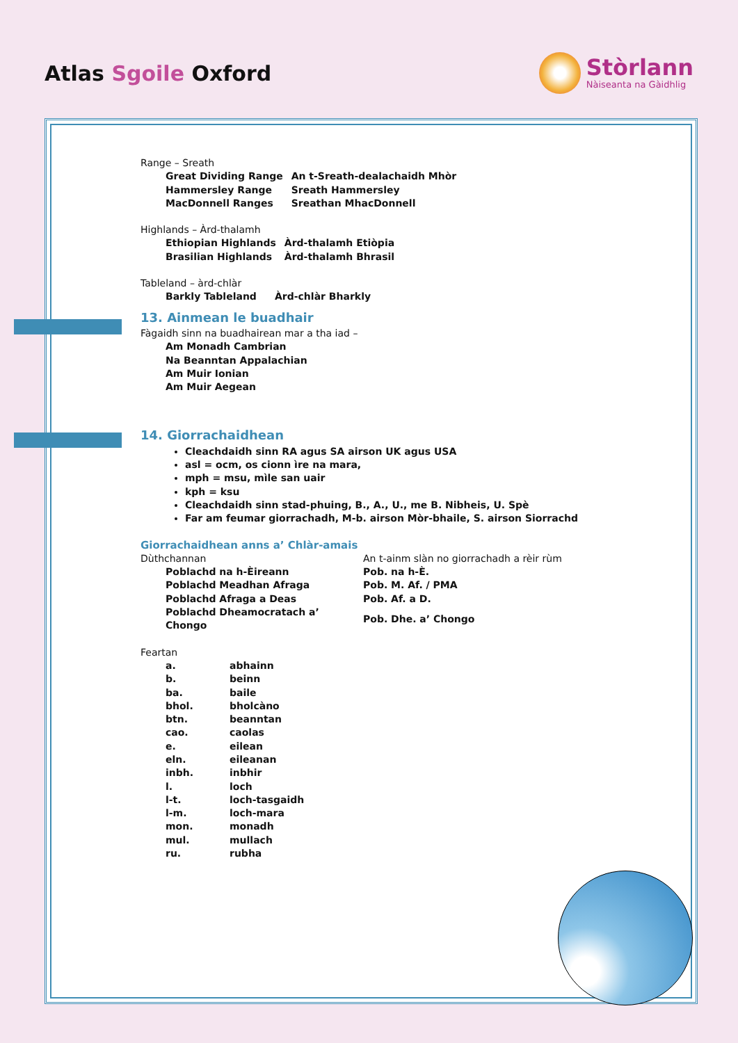Atlas Sgoile Oxford
Stòrlann
Nàiseanta na Gàidhlig
Range – Sreath
| Great Dividing Range | An t-Sreath-dealachaidh Mhòr |
| Hammersley Range | Sreath Hammersley |
| MacDonnell Ranges | Sreathan MhacDonnell |
Highlands – Àrd-thalamh
| Ethiopian Highlands | Àrd-thalamh Etiòpia |
| Brasilian Highlands | Àrd-thalamh Bhrasil |
Tableland – àrd-chlàr
| Barkly Tableland | Àrd-chlàr Bharkly |
13. Ainmean le buadhair
Fàgaidh sinn na buadhairean mar a tha iad –
Am Monadh Cambrian
Na Beanntan Appalachian
Am Muir Ionian
Am Muir Aegean
14. Giorrachaidhean
Cleachdaidh sinn RA agus SA airson UK agus USA
asl = ocm, os cionn ìre na mara,
mph = msu, mìle san uair
kph = ksu
Cleachdaidh sinn stad-phuing, B., A., U., me B. Nibheis, U. Spè
Far am feumar giorrachadh, M-b. airson Mòr-bhaile, S. airson Siorrachd
Giorrachaidhean anns a’ Chlàr-amais
| Dùthchannan | An t-ainm slàn no giorrachadh a rèir rùm |
| Poblachd na h-Èireann | Pob. na h-È. |
| Poblachd Meadhan Afraga | Pob. M. Af. / PMA |
| Poblachd Afraga a Deas | Pob. Af. a D. |
| Poblachd Dheamocratach a’ Chongo | Pob. Dhe. a’ Chongo |
Feartan
| a. | abhainn |
| b. | beinn |
| ba. | baile |
| bhol. | bholcàno |
| btn. | beanntan |
| cao. | caolas |
| e. | eilean |
| eln. | eileanan |
| inbh. | inbhir |
| l. | loch |
| l-t. | loch-tasgaidh |
| l-m. | loch-mara |
| mon. | monadh |
| mul. | mullach |
| ru. | rubha |